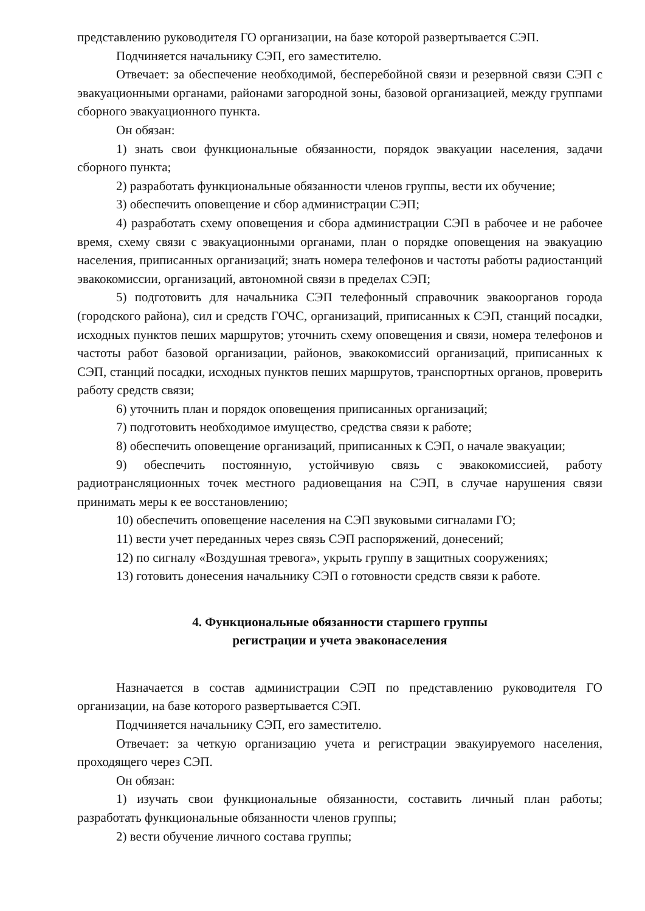представлению руководителя ГО организации, на базе которой развертывается СЭП.
Подчиняется начальнику СЭП, его заместителю.
Отвечает: за обеспечение необходимой, бесперебойной связи и резервной связи СЭП с эвакуационными органами, районами загородной зоны, базовой организацией, между группами сборного эвакуационного пункта.
Он обязан:
1) знать свои функциональные обязанности, порядок эвакуации населения, задачи сборного пункта;
2) разработать функциональные обязанности членов группы, вести их обучение;
3) обеспечить оповещение и сбор администрации СЭП;
4) разработать схему оповещения и сбора администрации СЭП в рабочее и не рабочее время, схему связи с эвакуационными органами, план о порядке оповещения на эвакуацию населения, приписанных организаций; знать номера телефонов и частоты работы радиостанций эвакокомиссии, организаций, автономной связи в пределах СЭП;
5) подготовить для начальника СЭП телефонный справочник эвакоорганов города (городского района), сил и средств ГОЧС, организаций, приписанных к СЭП, станций посадки, исходных пунктов пеших маршрутов; уточнить схему оповещения и связи, номера телефонов и частоты работ базовой организации, районов, эвакокомиссий организаций, приписанных к СЭП, станций посадки, исходных пунктов пеших маршрутов, транспортных органов, проверить работу средств связи;
6) уточнить план и порядок оповещения приписанных организаций;
7) подготовить необходимое имущество, средства связи к работе;
8) обеспечить оповещение организаций, приписанных к СЭП, о начале эвакуации;
9) обеспечить постоянную, устойчивую связь с эвакокомиссией, работу радиотрансляционных точек местного радиовещания на СЭП, в случае нарушения связи принимать меры к ее восстановлению;
10) обеспечить оповещение населения на СЭП звуковыми сигналами ГО;
11) вести учет переданных через связь СЭП распоряжений, донесений;
12) по сигналу «Воздушная тревога», укрыть группу в защитных сооружениях;
13) готовить донесения начальнику СЭП о готовности средств связи к работе.
4. Функциональные обязанности старшего группы
регистрации и учета эваконаселения
Назначается в состав администрации СЭП по представлению руководителя ГО организации, на базе которого развертывается СЭП.
Подчиняется начальнику СЭП, его заместителю.
Отвечает: за четкую организацию учета и регистрации эвакуируемого населения, проходящего через СЭП.
Он обязан:
1) изучать свои функциональные обязанности, составить личный план работы; разработать функциональные обязанности членов группы;
2) вести обучение личного состава группы;